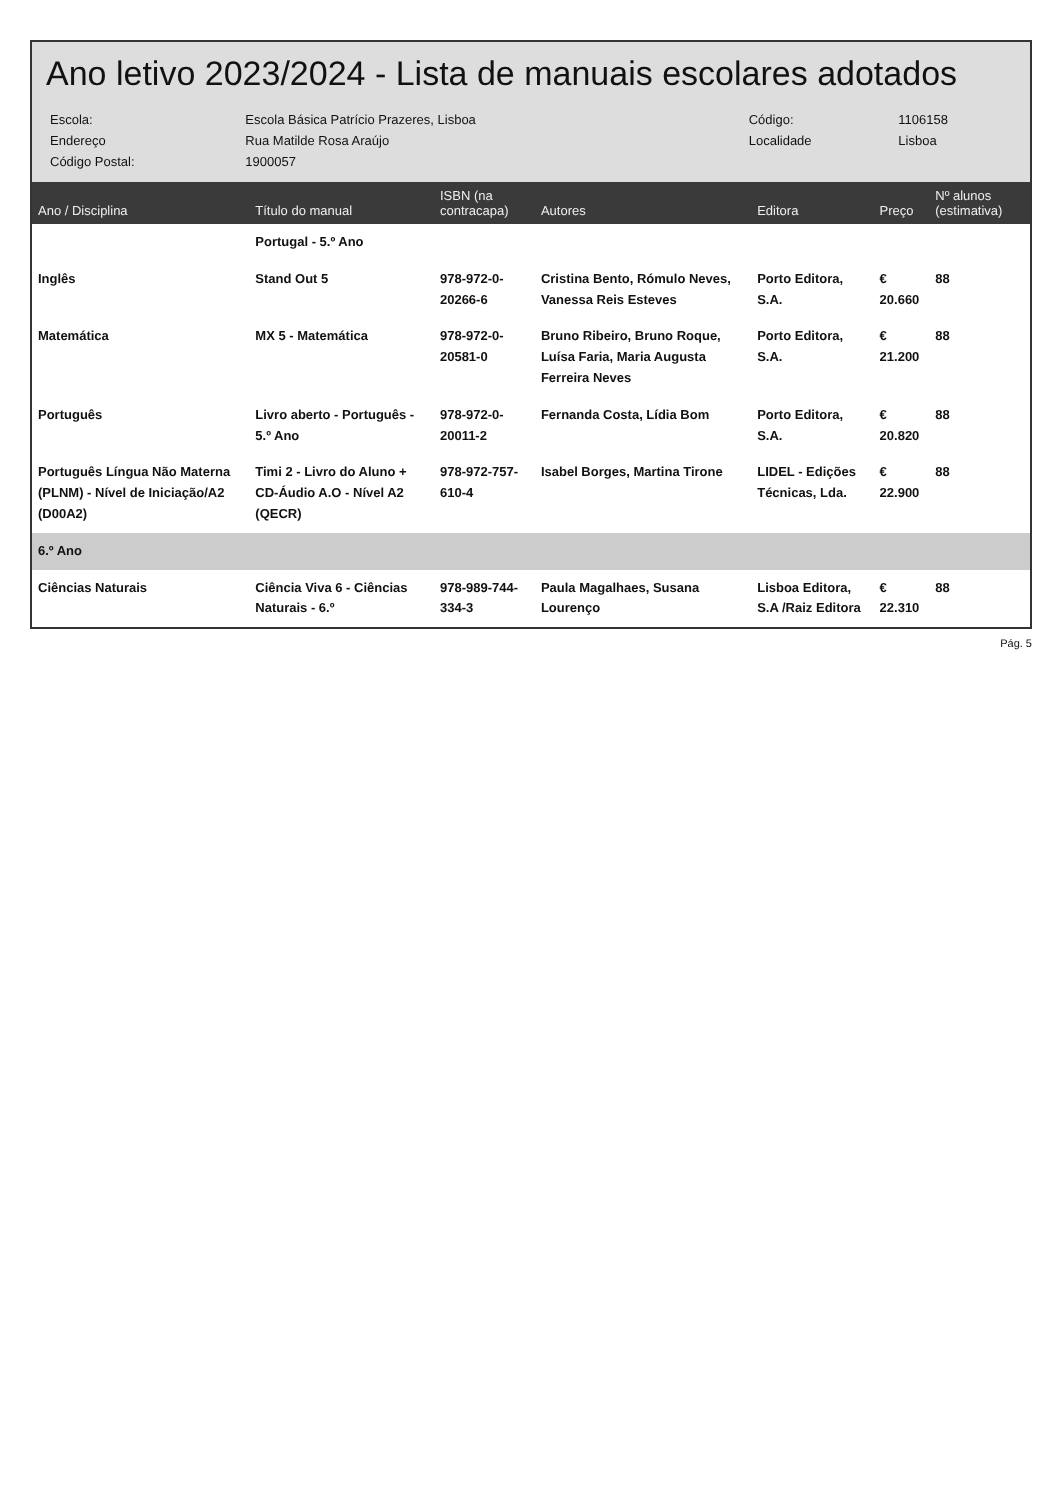Ano letivo 2023/2024 - Lista de manuais escolares adotados
| Escola: | Escola Básica Patrício Prazeres, Lisboa | Código: | 1106158 |
| Endereço | Rua Matilde Rosa Araújo | Localidade | Lisboa |
| Código Postal: | 1900057 | | |
| Ano / Disciplina | Título do manual | ISBN (na contracapa) | Autores | Editora | Preço | Nº alunos (estimativa) |
| --- | --- | --- | --- | --- | --- | --- |
| | Portugal - 5.º Ano | | | | | |
| Inglês | Stand Out 5 | 978-972-0-20266-6 | Cristina Bento, Rómulo Neves, Vanessa Reis Esteves | Porto Editora, S.A. | € 20.660 | 88 |
| Matemática | MX 5 - Matemática | 978-972-0-20581-0 | Bruno Ribeiro, Bruno Roque, Luísa Faria, Maria Augusta Ferreira Neves | Porto Editora, S.A. | € 21.200 | 88 |
| Português | Livro aberto - Português - 5.º Ano | 978-972-0-20011-2 | Fernanda Costa, Lídia Bom | Porto Editora, S.A. | € 20.820 | 88 |
| Português Língua Não Materna (PLNM) - Nível de Iniciação/A2 (D00A2) | Timi 2 - Livro do Aluno + CD-Áudio A.O - Nível A2 (QECR) | 978-972-757-610-4 | Isabel Borges, Martina Tirone | LIDEL - Edições Técnicas, Lda. | € 22.900 | 88 |
| 6.º Ano | | | | | | |
| Ciências Naturais | Ciência Viva 6 - Ciências Naturais - 6.º | 978-989-744-334-3 | Paula Magalhaes, Susana Lourenço | Lisboa Editora, S.A /Raiz Editora | € 22.310 | 88 |
Pág. 5